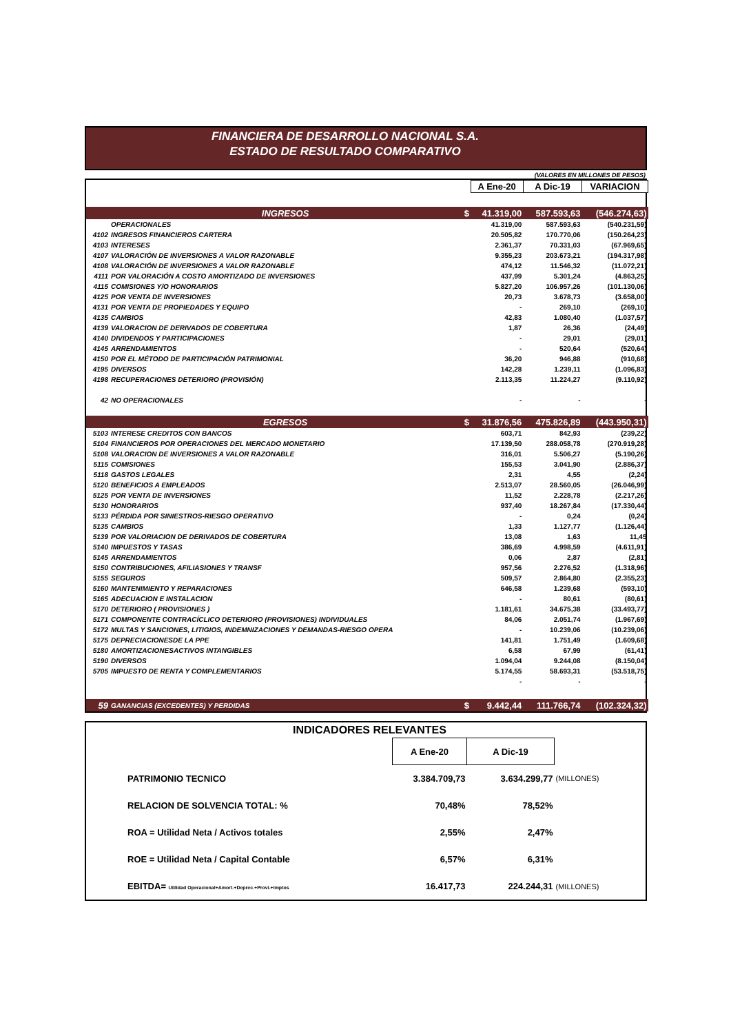FINANCIERA DE DESARROLLO NACIONAL S.A.
ESTADO DE RESULTADO COMPARATIVO
(VALORES EN MILLONES DE PESOS)
| | | | A Ene-20 | A Dic-19 | VARIACION |
| | INGRESOS | $ | 41.319,00 | 587.593,63 | (546.274,63) |
| | OPERACIONALES | | 41.319,00 | 587.593,63 | (540.231,59) |
| 4102 | INGRESOS FINANCIEROS CARTERA | | 20.505,82 | 170.770,06 | (150.264,23) |
| 4103 | INTERESES | | 2.361,37 | 70.331,03 | (67.969,65) |
| 4107 | VALORACIÓN DE INVERSIONES A VALOR RAZONABLE | | 9.355,23 | 203.673,21 | (194.317,98) |
| 4108 | VALORACIÓN DE INVERSIONES A VALOR RAZONABLE | | 474,12 | 11.546,32 | (11.072,21) |
| 4111 | POR VALORACIÓN A COSTO AMORTIZADO DE INVERSIONES | | 437,99 | 5.301,24 | (4.863,25) |
| 4115 | COMISIONES Y/O HONORARIOS | | 5.827,20 | 106.957,26 | (101.130,06) |
| 4125 | POR VENTA DE INVERSIONES | | 20,73 | 3.678,73 | (3.658,00) |
| 4131 | POR VENTA DE PROPIEDADES Y EQUIPO | | - | 269,10 | (269,10) |
| 4135 | CAMBIOS | | 42,83 | 1.080,40 | (1.037,57) |
| 4139 | VALORACION DE DERIVADOS DE COBERTURA | | 1,87 | 26,36 | (24,49) |
| 4140 | DIVIDENDOS Y PARTICIPACIONES | | - | 29,01 | (29,01) |
| 4145 | ARRENDAMIENTOS | | - | 520,64 | (520,64) |
| 4150 | POR EL MÉTODO DE PARTICIPACIÓN PATRIMONIAL | | 36,20 | 946,88 | (910,68) |
| 4195 | DIVERSOS | | 142,28 | 1.239,11 | (1.096,83) |
| 4198 | RECUPERACIONES DETERIORO (PROVISIÓN) | | 2.113,35 | 11.224,27 | (9.110,92) |
| 42 | NO OPERACIONALES | | - | - | - |
| | EGRESOS | $ | 31.876,56 | 475.826,89 | (443.950,31) |
| 5103 | INTERESE CREDITOS CON BANCOS | | 603,71 | 842,93 | (239,22) |
| 5104 | FINANCIEROS POR OPERACIONES DEL MERCADO MONETARIO | | 17.139,50 | 288.058,78 | (270.919,28) |
| 5108 | VALORACION DE INVERSIONES A VALOR RAZONABLE | | 316,01 | 5.506,27 | (5.190,26) |
| 5115 | COMISIONES | | 155,53 | 3.041,90 | (2.886,37) |
| 5118 | GASTOS LEGALES | | 2,31 | 4,55 | (2,24) |
| 5120 | BENEFICIOS A EMPLEADOS | | 2.513,07 | 28.560,05 | (26.046,99) |
| 5125 | POR VENTA DE INVERSIONES | | 11,52 | 2.228,78 | (2.217,26) |
| 5130 | HONORARIOS | | 937,40 | 18.267,84 | (17.330,44) |
| 5133 | PÉRDIDA POR SINIESTROS-RIESGO OPERATIVO | | - | 0,24 | (0,24) |
| 5135 | CAMBIOS | | 1,33 | 1.127,77 | (1.126,44) |
| 5139 | POR VALORIACION DE DERIVADOS DE COBERTURA | | 13,08 | 1,63 | 11,45 |
| 5140 | IMPUESTOS Y TASAS | | 386,69 | 4.998,59 | (4.611,91) |
| 5145 | ARRENDAMIENTOS | | 0,06 | 2,87 | (2,81) |
| 5150 | CONTRIBUCIONES, AFILIASIONES Y TRANSF | | 957,56 | 2.276,52 | (1.318,96) |
| 5155 | SEGUROS | | 509,57 | 2.864,80 | (2.355,23) |
| 5160 | MANTENIMIENTO Y REPARACIONES | | 646,58 | 1.239,68 | (593,10) |
| 5165 | ADECUACION E INSTALACION | | - | 80,61 | (80,61) |
| 5170 | DETERIORO ( PROVISIONES ) | | 1.181,61 | 34.675,38 | (33.493,77) |
| 5171 | COMPONENTE CONTRACÍCLICO DETERIORO (PROVISIONES) INDIVIDUALES | | 84,06 | 2.051,74 | (1.967,69) |
| 5172 | MULTAS Y SANCIONES, LITIGIOS, INDEMNIZACIONES Y DEMANDAS-RIESGO OPERA | | - | 10.239,06 | (10.239,06) |
| 5175 | DEPRECIACIONESDE LA PPE | | 141,81 | 1.751,49 | (1.609,68) |
| 5180 | AMORTIZACIONESACTIVOS INTANGIBLES | | 6,58 | 67,99 | (61,41) |
| 5190 | DIVERSOS | | 1.094,04 | 9.244,08 | (8.150,04) |
| 5705 | IMPUESTO DE RENTA Y COMPLEMENTARIOS | | 5.174,55 | 58.693,31 | (53.518,75) |
| | | | - | - | - |
| 59 | GANANCIAS (EXCEDENTES) Y PERDIDAS | $ | 9.442,44 | 111.766,74 | (102.324,32) |
| INDICADORES RELEVANTES | | | |
| | A Ene-20 | A Dic-19 | |
| PATRIMONIO TECNICO | 3.384.709,73 | 3.634.299,77 | (MILLONES) |
| RELACION DE SOLVENCIA TOTAL: % | 70,48% | 78,52% | |
| ROA = Utilidad Neta / Activos totales | 2,55% | 2,47% | |
| ROE = Utilidad Neta / Capital Contable | 6,57% | 6,31% | |
| EBITDA= Utilidad Operacional+Amort.+Deprec.+Provi.+Imptos | 16.417,73 | 224.244,31 | (MILLONES) |